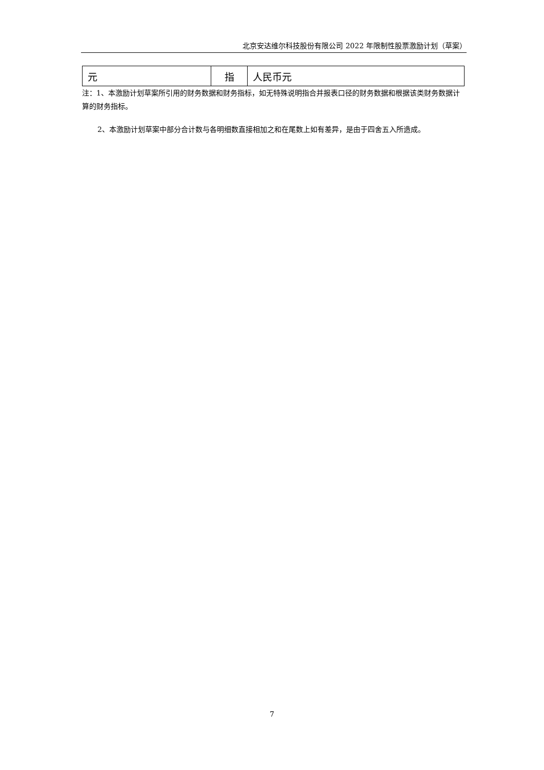北京安达维尔科技股份有限公司 2022 年限制性股票激励计划（草案）
| 元 | 指 | 人民币元 |
注：1、本激励计划草案所引用的财务数据和财务指标，如无特殊说明指合并报表口径的财务数据和根据该类财务数据计算的财务指标。
2、本激励计划草案中部分合计数与各明细数直接相加之和在尾数上如有差异，是由于四舍五入所造成。
7